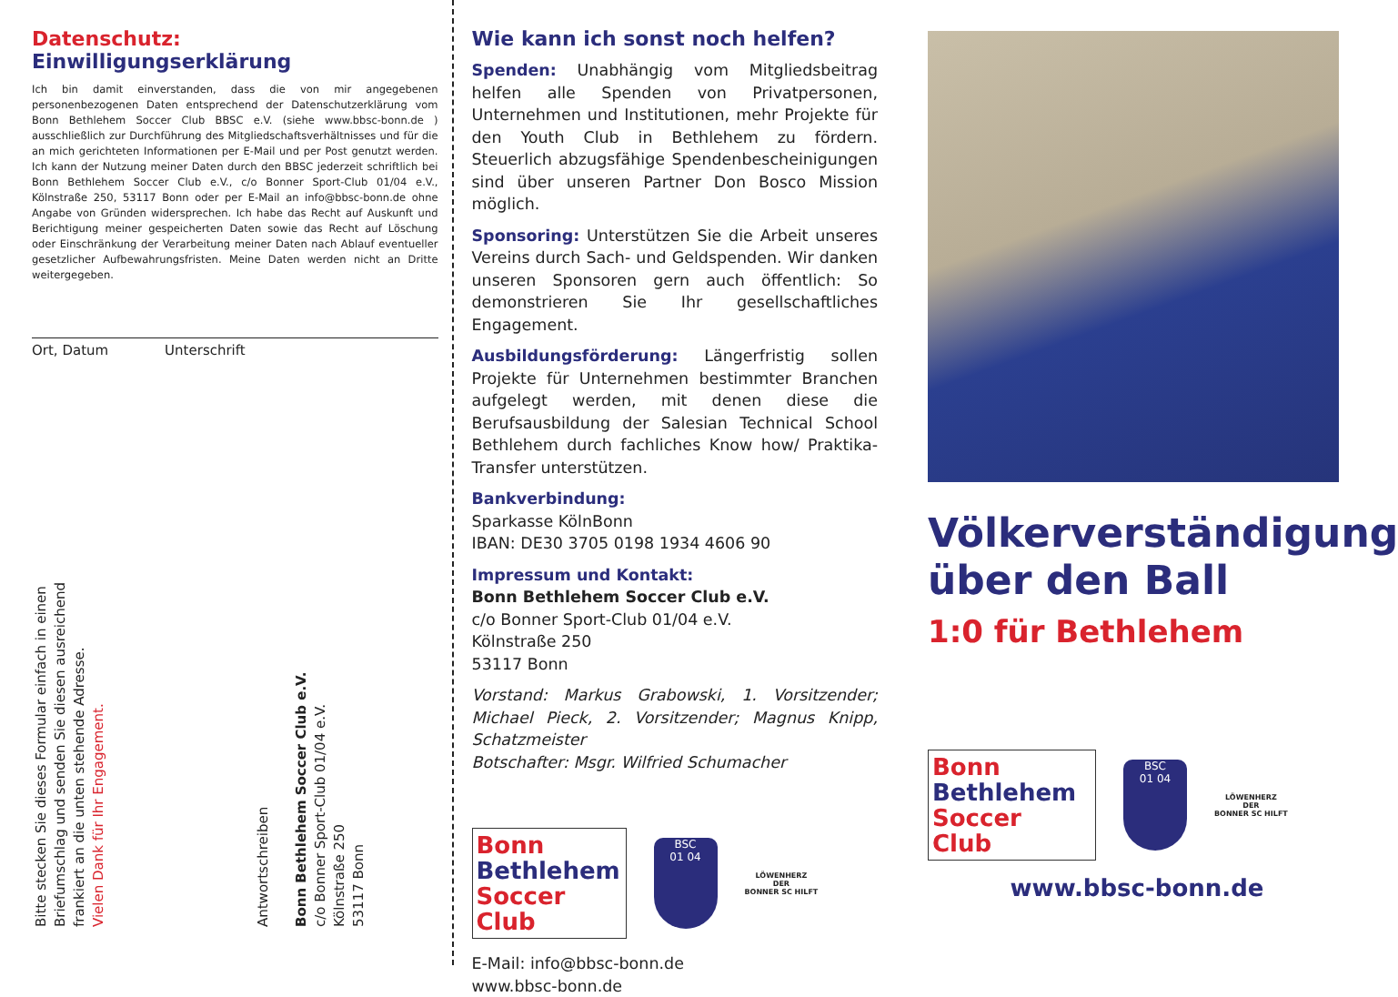Datenschutz: Einwilligungserklärung
Ich bin damit einverstanden, dass die von mir angegebenen personenbezogenen Daten entsprechend der Datenschutzerklärung vom Bonn Bethlehem Soccer Club BBSC e.V. (siehe www.bbsc-bonn.de ) ausschließlich zur Durchführung des Mitgliedschaftsverhältnisses und für die an mich gerichteten Informationen per E-Mail und per Post genutzt werden. Ich kann der Nutzung meiner Daten durch den BBSC jederzeit schriftlich bei Bonn Bethlehem Soccer Club e.V., c/o Bonner Sport-Club 01/04 e.V., Kölnstraße 250, 53117 Bonn oder per E-Mail an info@bbsc-bonn.de ohne Angabe von Gründen widersprechen. Ich habe das Recht auf Auskunft und Berichtigung meiner gespeicherten Daten sowie das Recht auf Löschung oder Einschränkung der Verarbeitung meiner Daten nach Ablauf eventueller gesetzlicher Aufbewahrungsfristen. Meine Daten werden nicht an Dritte weitergegeben.
Ort, Datum Unterschrift
Bitte stecken Sie dieses Formular einfach in einen
Briefumschlag und senden Sie diesen ausreichend
frankiert an die unten stehende Adresse.
Vielen Dank für Ihr Engagement.
Antwortschreiben
Bonn Bethlehem Soccer Club e.V.
c/o Bonner Sport-Club 01/04 e.V.
Kölnstraße 250
53117 Bonn
Wie kann ich sonst noch helfen?
Spenden: Unabhängig vom Mitgliedsbeitrag helfen alle Spenden von Privatpersonen, Unternehmen und Institutionen, mehr Projekte für den Youth Club in Bethlehem zu fördern. Steuerlich abzugsfähige Spendenbescheinigungen sind über unseren Partner Don Bosco Mission möglich.
Sponsoring: Unterstützen Sie die Arbeit unseres Vereins durch Sach- und Geldspenden. Wir danken unseren Sponsoren gern auch öffentlich: So demonstrieren Sie Ihr gesellschaftliches Engagement.
Ausbildungsförderung: Längerfristig sollen Projekte für Unternehmen bestimmter Branchen aufgelegt werden, mit denen diese die Berufsausbildung der Salesian Technical School Bethlehem durch fachliches Know how/ Praktika-Transfer unterstützen.
Bankverbindung:
Sparkasse KölnBonn
IBAN: DE30 3705 0198 1934 4606 90
Impressum und Kontakt:
Bonn Bethlehem Soccer Club e.V.
c/o Bonner Sport-Club 01/04 e.V.
Kölnstraße 250
53117 Bonn
Vorstand: Markus Grabowski, 1. Vorsitzender; Michael Pieck, 2. Vorsitzender; Magnus Knipp, Schatzmeister
Botschafter: Msgr. Wilfried Schumacher
Bonn
Bethlehem
Soccer
Club
BSC
01 04
LÖWENHERZ
DER
BONNER SC HILFT
E-Mail: info@bbsc-bonn.de
www.bbsc-bonn.de
Völkerverständigung
über den Ball
1:0 für Bethlehem
Bonn
Bethlehem
Soccer
Club
BSC
01 04
LÖWENHERZ
DER
BONNER SC HILFT
www.bbsc-bonn.de